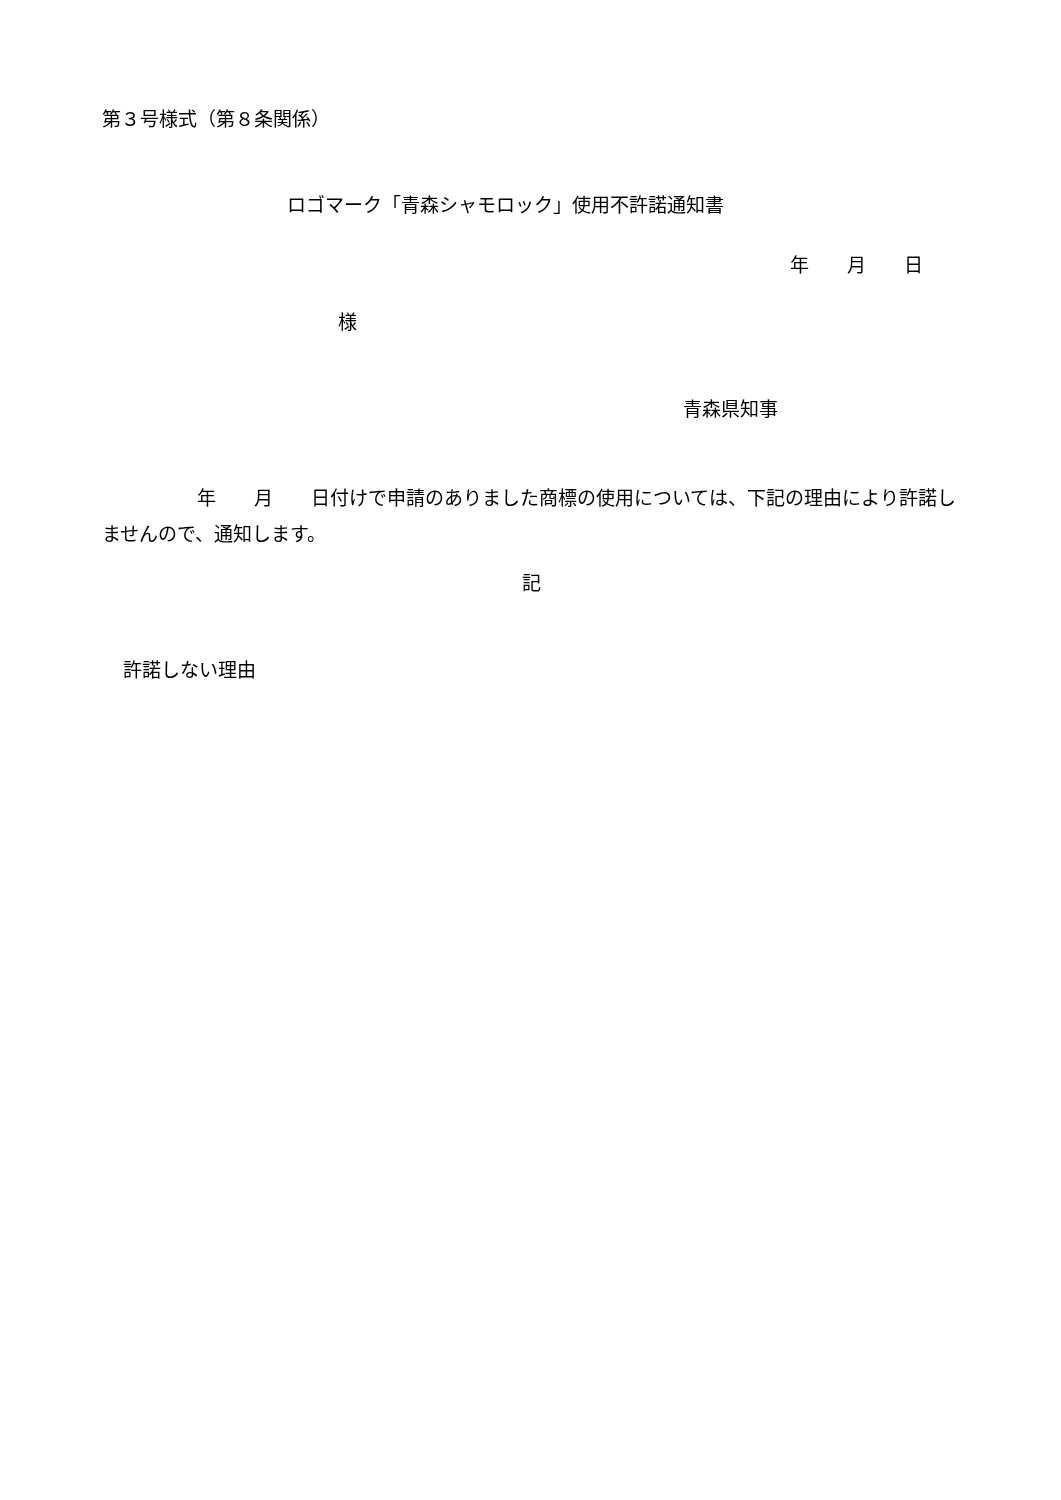第３号様式（第８条関係）
ロゴマーク「青森シャモロック」使用不許諾通知書
年　　月　　日
様
青森県知事
　　　　　年　　月　　日付けで申請のありました商標の使用については、下記の理由により許諾しませんので、通知します。
記
許諾しない理由